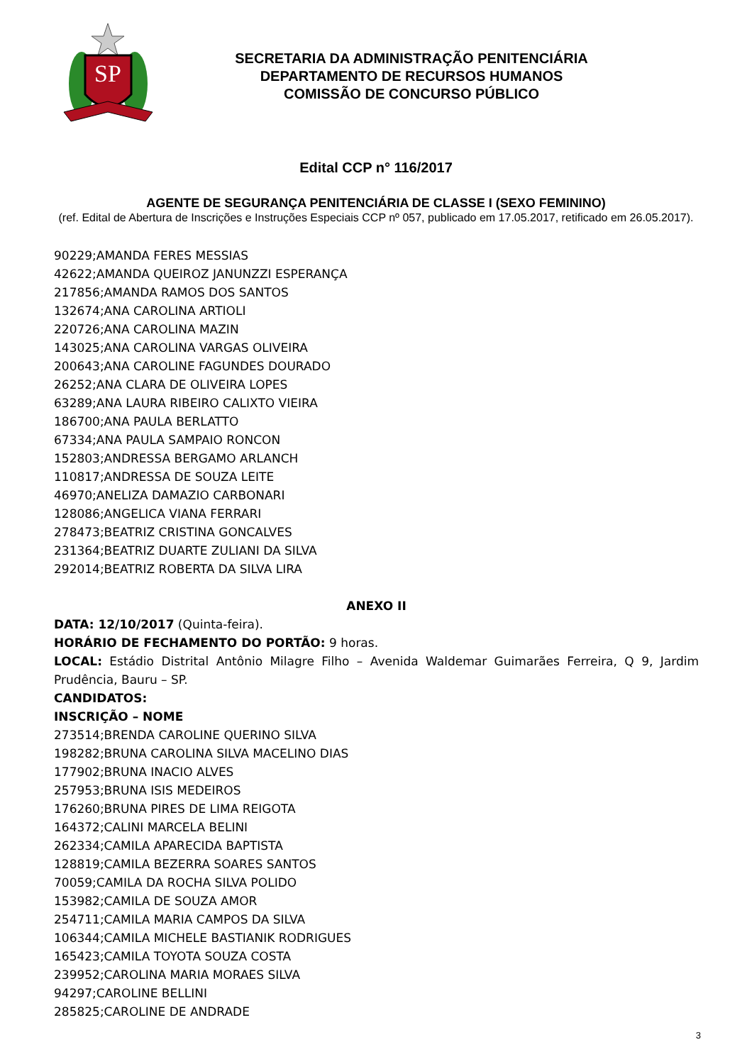SP
SECRETARIA DA ADMINISTRAÇÃO PENITENCIÁRIA
DEPARTAMENTO DE RECURSOS HUMANOS
COMISSÃO DE CONCURSO PÚBLICO
Edital CCP n° 116/2017
AGENTE DE SEGURANÇA PENITENCIÁRIA DE CLASSE I (SEXO FEMININO)
(ref. Edital de Abertura de Inscrições e Instruções Especiais CCP nº 057, publicado em 17.05.2017, retificado em 26.05.2017).
90229;AMANDA FERES MESSIAS
42622;AMANDA QUEIROZ JANUNZZI ESPERANÇA
217856;AMANDA RAMOS DOS SANTOS
132674;ANA CAROLINA ARTIOLI
220726;ANA CAROLINA MAZIN
143025;ANA CAROLINA VARGAS OLIVEIRA
200643;ANA CAROLINE FAGUNDES DOURADO
26252;ANA CLARA DE OLIVEIRA LOPES
63289;ANA LAURA RIBEIRO CALIXTO VIEIRA
186700;ANA PAULA BERLATTO
67334;ANA PAULA SAMPAIO RONCON
152803;ANDRESSA BERGAMO ARLANCH
110817;ANDRESSA DE SOUZA LEITE
46970;ANELIZA DAMAZIO CARBONARI
128086;ANGELICA VIANA FERRARI
278473;BEATRIZ CRISTINA GONCALVES
231364;BEATRIZ DUARTE ZULIANI DA SILVA
292014;BEATRIZ ROBERTA DA SILVA LIRA
ANEXO II
DATA: 12/10/2017 (Quinta-feira).
HORÁRIO DE FECHAMENTO DO PORTÃO: 9 horas.
LOCAL: Estádio Distrital Antônio Milagre Filho – Avenida Waldemar Guimarães Ferreira, Q 9, Jardim Prudência, Bauru – SP.
CANDIDATOS:
INSCRIÇÃO – NOME
273514;BRENDA CAROLINE QUERINO SILVA
198282;BRUNA CAROLINA SILVA MACELINO DIAS
177902;BRUNA INACIO ALVES
257953;BRUNA ISIS MEDEIROS
176260;BRUNA PIRES DE LIMA REIGOTA
164372;CALINI MARCELA BELINI
262334;CAMILA APARECIDA BAPTISTA
128819;CAMILA BEZERRA SOARES SANTOS
70059;CAMILA DA ROCHA SILVA POLIDO
153982;CAMILA DE SOUZA AMOR
254711;CAMILA MARIA CAMPOS DA SILVA
106344;CAMILA MICHELE BASTIANIK RODRIGUES
165423;CAMILA TOYOTA SOUZA COSTA
239952;CAROLINA MARIA MORAES SILVA
94297;CAROLINE BELLINI
285825;CAROLINE DE ANDRADE
3